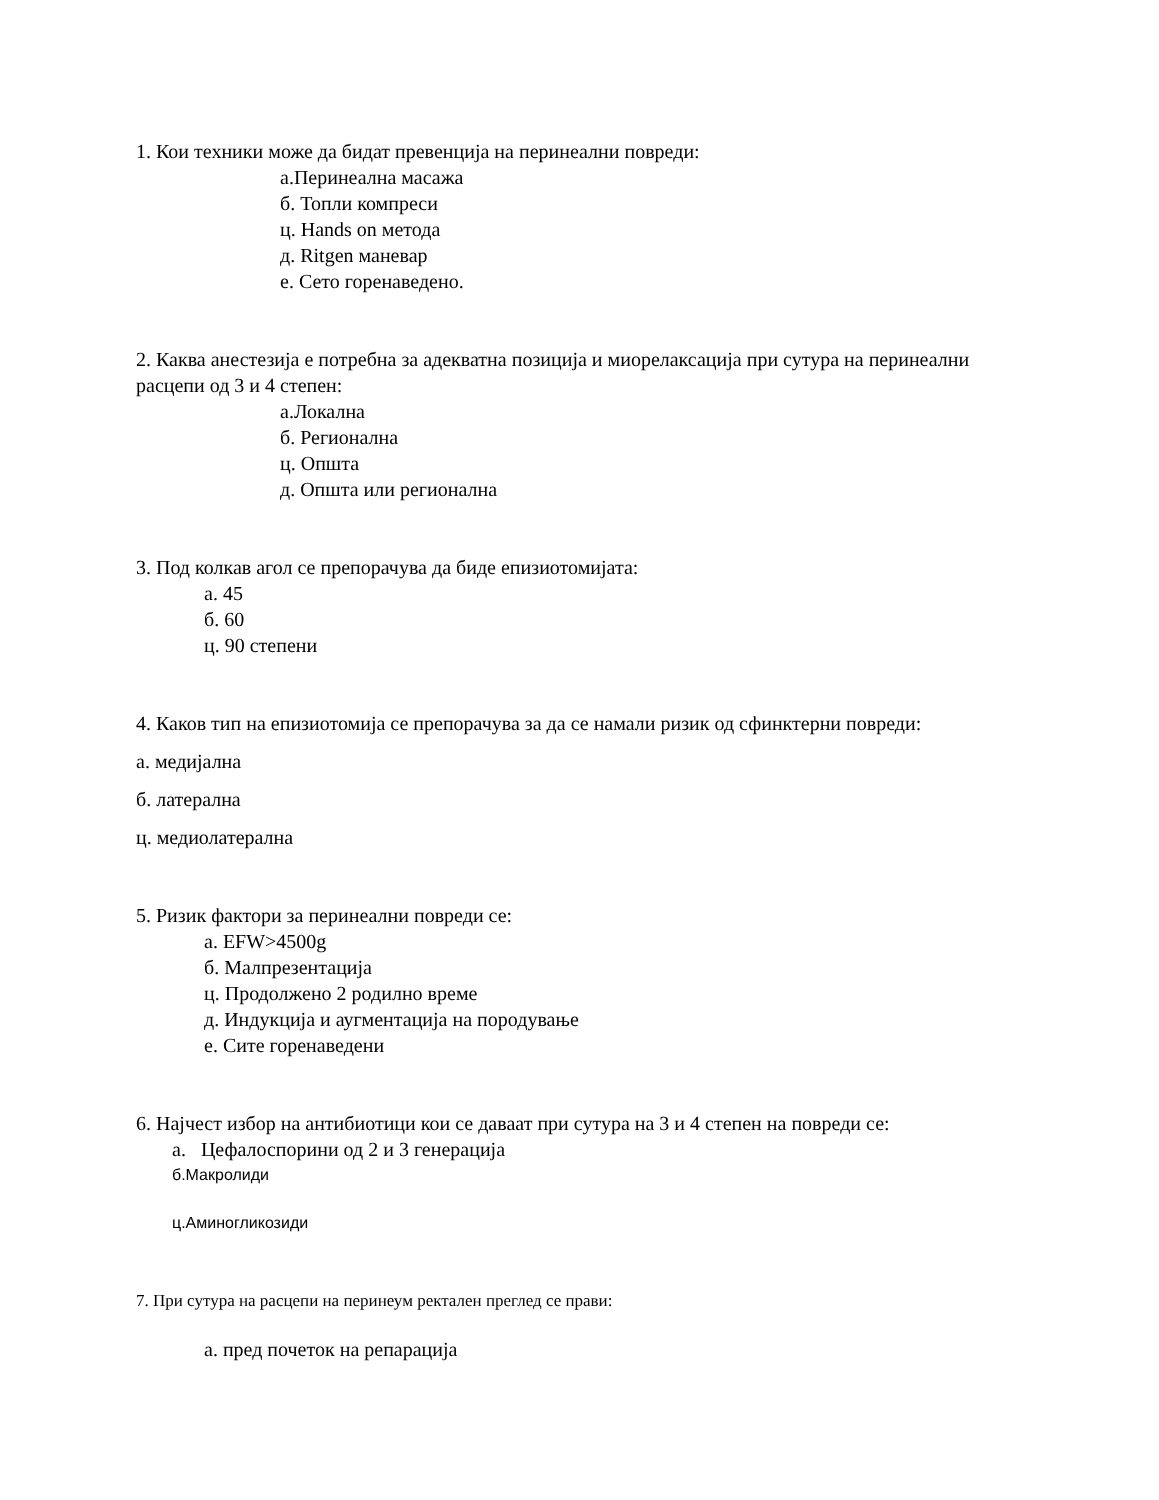1. Кои техники може да бидат превенција на перинеални повреди:
а.Перинеална масажа
б. Топли компреси
ц. Hands on метода
д. Ritgen маневар
е. Сето горенаведено.
2. Каква анестезија е потребна за адекватна позиција и миорелаксација при сутура на перинеални расцепи од 3 и 4 степен:
а.Локална
б. Регионална
ц. Општа
д. Општа или регионална
3. Под колкав агол се препорачува да биде епизиотомијата:
а. 45
б. 60
ц. 90 степени
4. Каков тип на епизиотомија се препорачува за да се намали ризик од сфинктерни повреди:
а. медијална
б. латерална
ц. медиолатерална
5. Ризик фактори за перинеални повреди се:
а. EFW>4500g
б. Малпрезентација
ц. Продолжено 2 родилно време
д. Индукција и аугментација на породување
е. Сите горенаведени
6. Најчест избор на антибиотици кои се даваат при сутура на 3 и 4 степен на повреди се:
а. Цефалоспорини од 2 и 3 генерација
б.Макролиди
ц.Аминогликозиди
7. При сутура на расцепи на перинеум ректален преглед се прави:
а. пред почеток на репарација